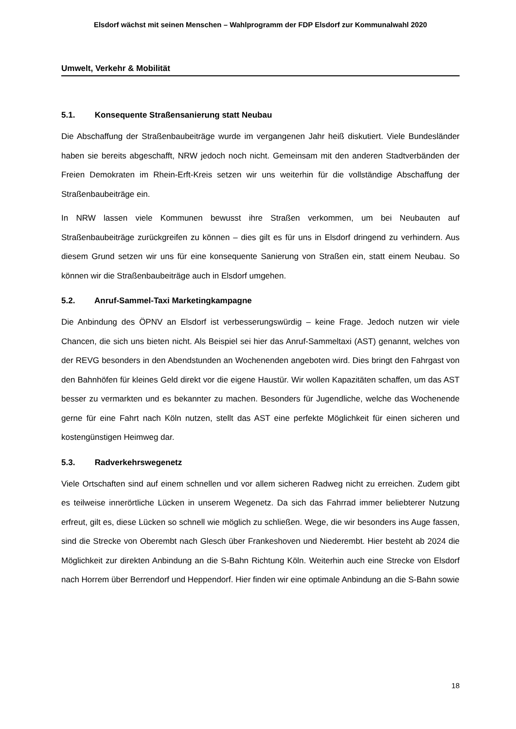Elsdorf wächst mit seinen Menschen – Wahlprogramm der FDP Elsdorf zur Kommunalwahl 2020
Umwelt, Verkehr & Mobilität
5.1. Konsequente Straßensanierung statt Neubau
Die Abschaffung der Straßenbaubeiträge wurde im vergangenen Jahr heiß diskutiert. Viele Bundesländer haben sie bereits abgeschafft, NRW jedoch noch nicht. Gemeinsam mit den anderen Stadtverbänden der Freien Demokraten im Rhein-Erft-Kreis setzen wir uns weiterhin für die vollständige Abschaffung der Straßenbaubeiträge ein.
In NRW lassen viele Kommunen bewusst ihre Straßen verkommen, um bei Neubauten auf Straßenbaubeiträge zurückgreifen zu können – dies gilt es für uns in Elsdorf dringend zu verhindern. Aus diesem Grund setzen wir uns für eine konsequente Sanierung von Straßen ein, statt einem Neubau. So können wir die Straßenbaubeiträge auch in Elsdorf umgehen.
5.2. Anruf-Sammel-Taxi Marketingkampagne
Die Anbindung des ÖPNV an Elsdorf ist verbesserungswürdig – keine Frage. Jedoch nutzen wir viele Chancen, die sich uns bieten nicht. Als Beispiel sei hier das Anruf-Sammeltaxi (AST) genannt, welches von der REVG besonders in den Abendstunden an Wochenenden angeboten wird. Dies bringt den Fahrgast von den Bahnhöfen für kleines Geld direkt vor die eigene Haustür. Wir wollen Kapazitäten schaffen, um das AST besser zu vermarkten und es bekannter zu machen. Besonders für Jugendliche, welche das Wochenende gerne für eine Fahrt nach Köln nutzen, stellt das AST eine perfekte Möglichkeit für einen sicheren und kostengünstigen Heimweg dar.
5.3. Radverkehrswegenetz
Viele Ortschaften sind auf einem schnellen und vor allem sicheren Radweg nicht zu erreichen. Zudem gibt es teilweise innerörtliche Lücken in unserem Wegenetz. Da sich das Fahrrad immer beliebterer Nutzung erfreut, gilt es, diese Lücken so schnell wie möglich zu schließen. Wege, die wir besonders ins Auge fassen, sind die Strecke von Oberembt nach Glesch über Frankeshoven und Niederembt. Hier besteht ab 2024 die Möglichkeit zur direkten Anbindung an die S-Bahn Richtung Köln. Weiterhin auch eine Strecke von Elsdorf nach Horrem über Berrendorf und Heppendorf. Hier finden wir eine optimale Anbindung an die S-Bahn sowie
18